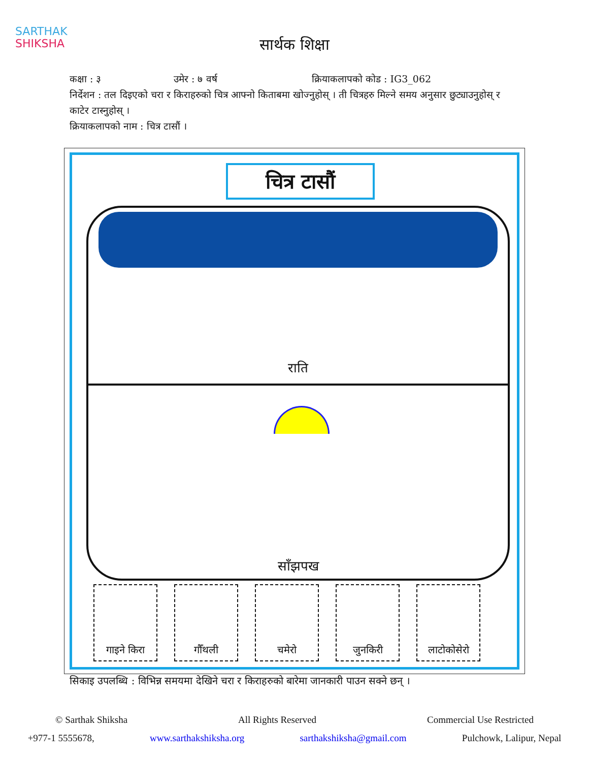SARTHAK
SHIKSHA
सार्थक शिक्षा
कक्षा : ३ उमेर : ७ वर्ष क्रियाकलापको कोड : IG3_062
निर्देशन : तल दिइएको चरा र किराहरुको चित्र आफ्नो किताबमा खोज्नुहोस् । ती चित्रहरु मिल्ने समय अनुसार छुट्याउनुहोस् र काटेर टास्नुहोस् ।
क्रियाकलापको नाम : चित्र टासौं ।
चित्र टासौं
राति
साँझपख
गाइने किरा गौँथली चमेरो जुनकिरी लाटोकोसेरो
सिकाइ उपलब्धि : विभिन्न समयमा देखिने चरा र किराहरुको बारेमा जानकारी पाउन सक्ने छन् ।
© Sarthak Shiksha All Rights Reserved Commercial Use Restricted
+977-1 5555678, www.sarthakshiksha.org sarthakshiksha@gmail.com Pulchowk, Lalipur, Nepal